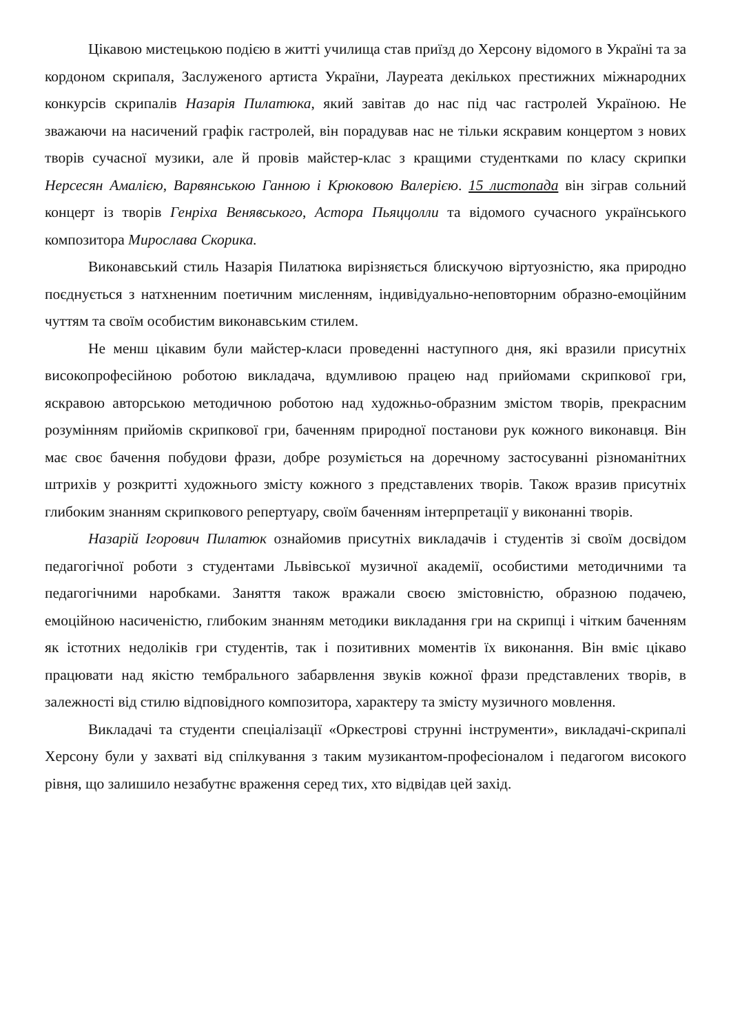Цікавою мистецькою подією в житті училища став приїзд до Херсону відомого в Україні та за кордоном скрипаля, Заслуженого артиста України, Лауреата декількох престижних міжнародних конкурсів скрипалів Назарія Пилатюка, який завітав до нас під час гастролей Україною. Не зважаючи на насичений графік гастролей, він порадував нас не тільки яскравим концертом з нових творів сучасної музики, але й провів майстер-клас з кращими студентками по класу скрипки Нерсесян Амалією, Варвянською Ганною і Крюковою Валерією. 15 листопада він зіграв сольний концерт із творів Генріха Венявського, Астора Пьяццолли та відомого сучасного українського композитора Мирослава Скорика.
Виконавський стиль Назарія Пилатюка вирізняється блискучою віртуозністю, яка природно поєднується з натхненним поетичним мисленням, індивідуально-неповторним образно-емоційним чуттям та своїм особистим виконавським стилем.
Не менш цікавим були майстер-класи проведенні наступного дня, які вразили присутніх високопрофесійною роботою викладача, вдумливою працею над прийомами скрипкової гри, яскравою авторською методичною роботою над художньо-образним змістом творів, прекрасним розумінням прийомів скрипкової гри, баченням природної постанови рук кожного виконавця. Він має своє бачення побудови фрази, добре розуміється на доречному застосуванні різноманітних штрихів у розкритті художнього змісту кожного з представлених творів. Також вразив присутніх глибоким знанням скрипкового репертуару, своїм баченням інтерпретації у виконанні творів.
Назарій Ігорович Пилатюк ознайомив присутніх викладачів і студентів зі своїм досвідом педагогічної роботи з студентами Львівської музичної академії, особистими методичними та педагогічними наробками. Заняття також вражали своєю змістовністю, образною подачею, емоційною насиченістю, глибоким знанням методики викладання гри на скрипці і чітким баченням як істотних недоліків гри студентів, так і позитивних моментів їх виконання. Він вміє цікаво працювати над якістю тембрального забарвлення звуків кожної фрази представлених творів, в залежності від стилю відповідного композитора, характеру та змісту музичного мовлення.
Викладачі та студенти спеціалізації «Оркестрові струнні інструменти», викладачі-скрипалі Херсону були у захваті від спілкування з таким музикантом-професіоналом і педагогом високого рівня, що залишило незабутнє враження серед тих, хто відвідав цей захід.